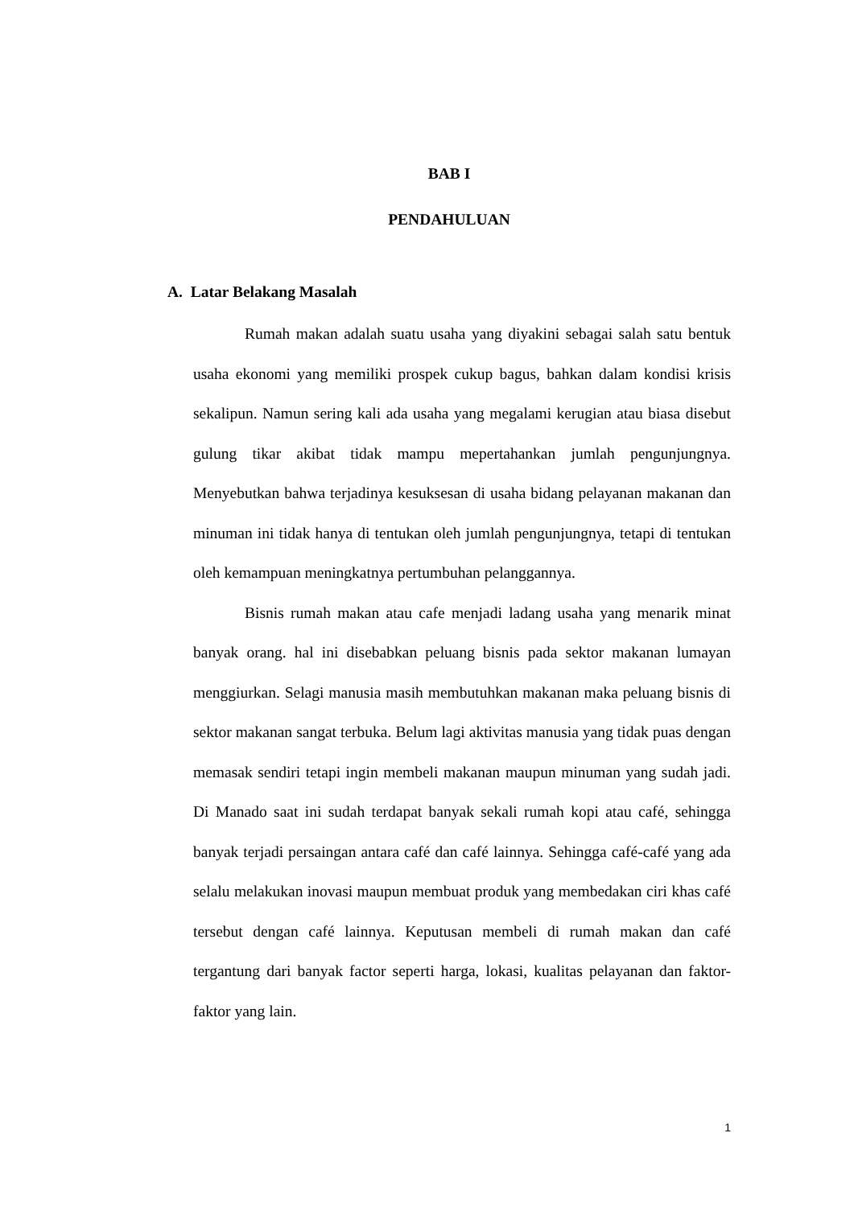BAB I
PENDAHULUAN
A. Latar Belakang Masalah
Rumah makan adalah suatu usaha yang diyakini sebagai salah satu bentuk usaha ekonomi yang memiliki prospek cukup bagus, bahkan dalam kondisi krisis sekalipun. Namun sering kali ada usaha yang megalami kerugian atau biasa disebut gulung tikar akibat tidak mampu mepertahankan jumlah pengunjungnya. Menyebutkan bahwa terjadinya kesuksesan di usaha bidang pelayanan makanan dan minuman ini tidak hanya di tentukan oleh jumlah pengunjungnya, tetapi di tentukan oleh kemampuan meningkatnya pertumbuhan pelanggannya.
Bisnis rumah makan atau cafe menjadi ladang usaha yang menarik minat banyak orang. hal ini disebabkan peluang bisnis pada sektor makanan lumayan menggiurkan. Selagi manusia masih membutuhkan makanan maka peluang bisnis di sektor makanan sangat terbuka. Belum lagi aktivitas manusia yang tidak puas dengan memasak sendiri tetapi ingin membeli makanan maupun minuman yang sudah jadi. Di Manado saat ini sudah terdapat banyak sekali rumah kopi atau café, sehingga banyak terjadi persaingan antara café dan café lainnya. Sehingga café-café yang ada selalu melakukan inovasi maupun membuat produk yang membedakan ciri khas café tersebut dengan café lainnya. Keputusan membeli di rumah makan dan café tergantung dari banyak factor seperti harga, lokasi, kualitas pelayanan dan faktor-faktor yang lain.
1